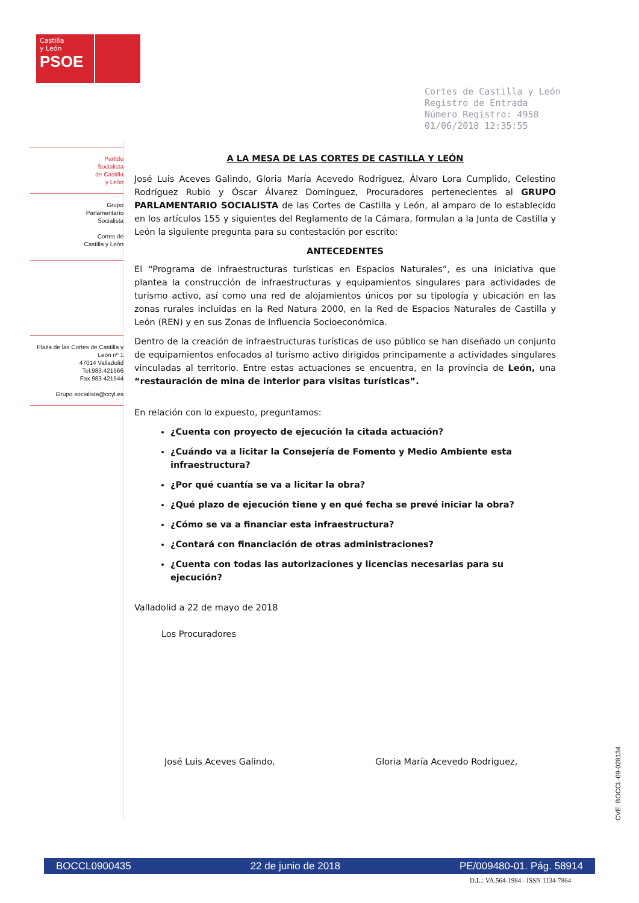Castilla
y León
PSOE
Cortes de Castilla y León
Registro de Entrada
Número Registro: 4958
01/06/2018 12:35:55
Partido
Socialista
de Castilla
y León
Grupo
Parlamentario
Socialista
Cortes de
Castilla y León
Plaza de las Cortes de Castilla y León nº 1
47014 Valladolid
Tel.983.421566
Fax 983 421544
Grupo.socialista@ccyl.es
A LA MESA DE LAS CORTES DE CASTILLA Y LEÓN
José Luis Aceves Galindo, Gloria María Acevedo Rodriguez, Álvaro Lora Cumplido, Celestino Rodríguez Rubio y Óscar Álvarez Domínguez, Procuradores pertenecientes al GRUPO PARLAMENTARIO SOCIALISTA de las Cortes de Castilla y León, al amparo de lo establecido en los artículos 155 y siguientes del Reglamento de la Cámara, formulan a la Junta de Castilla y León la siguiente pregunta para su contestación por escrito:
ANTECEDENTES
El “Programa de infraestructuras turísticas en Espacios Naturales”, es una iniciativa que plantea la construcción de infraestructuras y equipamientos singulares para actividades de turismo activo, así como una red de alojamientos únicos por su tipología y ubicación en las zonas rurales incluidas en la Red Natura 2000, en la Red de Espacios Naturales de Castilla y León (REN) y en sus Zonas de Influencia Socioeconómica.
Dentro de la creación de infraestructuras turísticas de uso público se han diseñado un conjunto de equipamientos enfocados al turismo activo dirigidos principamente a actividades singulares vinculadas al territorio. Entre estas actuaciones se encuentra, en la provincia de León, una “restauración de mina de interior para visitas turísticas”.
En relación con lo expuesto, preguntamos:
¿Cuenta con proyecto de ejecución la citada actuación?
¿Cuándo va a licitar la Consejería de Fomento y Medio Ambiente esta infraestructura?
¿Por qué cuantía se va a licitar la obra?
¿Qué plazo de ejecución tiene y en qué fecha se prevé iniciar la obra?
¿Cómo se va a financiar esta infraestructura?
¿Contará con financiación de otras administraciones?
¿Cuenta con todas las autorizaciones y licencias necesarias para su ejecución?
Valladolid a 22 de mayo de 2018
Los Procuradores
José Luis Aceves Galindo, Gloria María Acevedo Rodriguez,
CVE: BOCCL-09-028134
BOCCL0900435 22 de junio de 2018 PE/009480-01. Pág. 58914
D.L.: VA.564-1984 - ISSN 1134-7864